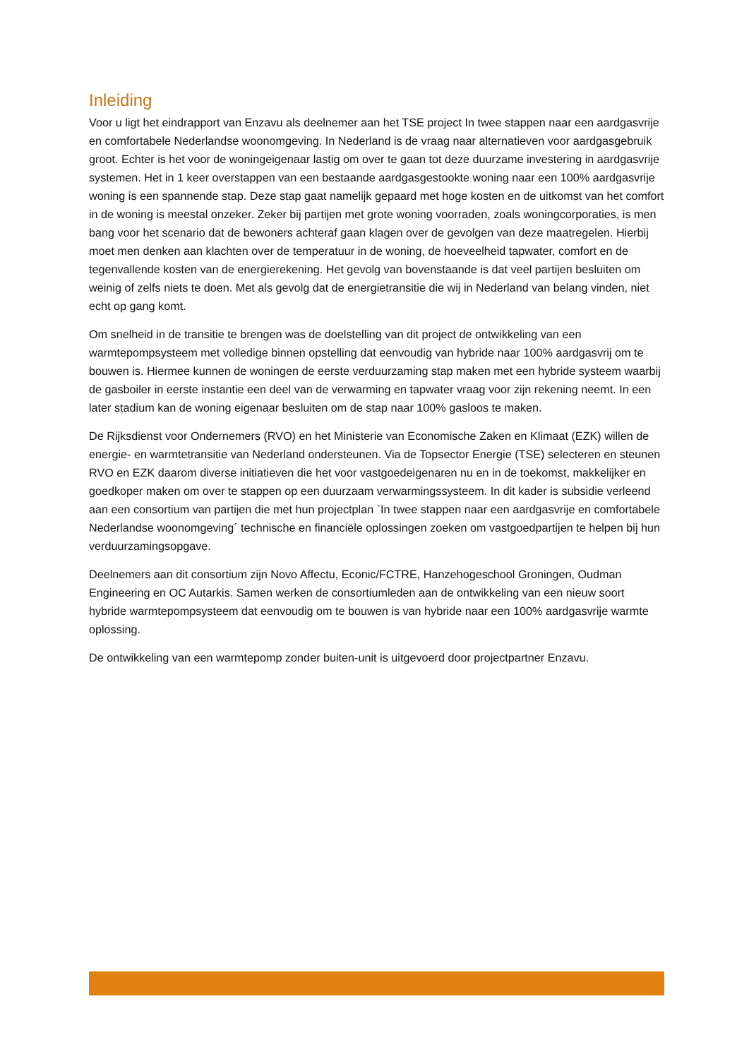Inleiding
Voor u ligt het eindrapport van Enzavu als deelnemer aan het TSE project In twee stappen naar een aardgasvrije en comfortabele Nederlandse woonomgeving. In Nederland is de vraag naar alternatieven voor aardgasgebruik groot. Echter is het voor de woningeigenaar lastig om over te gaan tot deze duurzame investering in aardgasvrije systemen. Het in 1 keer overstappen van een bestaande aardgasgestookte woning naar een 100% aardgasvrije woning is een spannende stap. Deze stap gaat namelijk gepaard met hoge kosten en de uitkomst van het comfort in de woning is meestal onzeker. Zeker bij partijen met grote woning voorraden, zoals woningcorporaties, is men bang voor het scenario dat de bewoners achteraf gaan klagen over de gevolgen van deze maatregelen. Hierbij moet men denken aan klachten over de temperatuur in de woning, de hoeveelheid tapwater, comfort en de tegenvallende kosten van de energierekening. Het gevolg van bovenstaande is dat veel partijen besluiten om weinig of zelfs niets te doen. Met als gevolg dat de energietransitie die wij in Nederland van belang vinden, niet echt op gang komt.
Om snelheid in de transitie te brengen was de doelstelling van dit project de ontwikkeling van een warmtepompsysteem met volledige binnen opstelling dat eenvoudig van hybride naar 100% aardgasvrij om te bouwen is. Hiermee kunnen de woningen de eerste verduurzaming stap maken met een hybride systeem waarbij de gasboiler in eerste instantie een deel van de verwarming en tapwater vraag voor zijn rekening neemt. In een later stadium kan de woning eigenaar besluiten om de stap naar 100% gasloos te maken.
De Rijksdienst voor Ondernemers (RVO) en het Ministerie van Economische Zaken en Klimaat (EZK) willen de energie- en warmtetransitie van Nederland ondersteunen. Via de Topsector Energie (TSE) selecteren en steunen RVO en EZK daarom diverse initiatieven die het voor vastgoedeigenaren nu en in de toekomst, makkelijker en goedkoper maken om over te stappen op een duurzaam verwarmingssysteem. In dit kader is subsidie verleend aan een consortium van partijen die met hun projectplan `In twee stappen naar een aardgasvrije en comfortabele Nederlandse woonomgeving´ technische en financiële oplossingen zoeken om vastgoedpartijen te helpen bij hun verduurzamingsopgave.
Deelnemers aan dit consortium zijn Novo Affectu, Econic/FCTRE, Hanzehogeschool Groningen, Oudman Engineering en OC Autarkis. Samen werken de consortiumleden aan de ontwikkeling van een nieuw soort hybride warmtepompsysteem dat eenvoudig om te bouwen is van hybride naar een 100% aardgasvrije warmte oplossing.
De ontwikkeling van een warmtepomp zonder buiten-unit is uitgevoerd door projectpartner Enzavu.